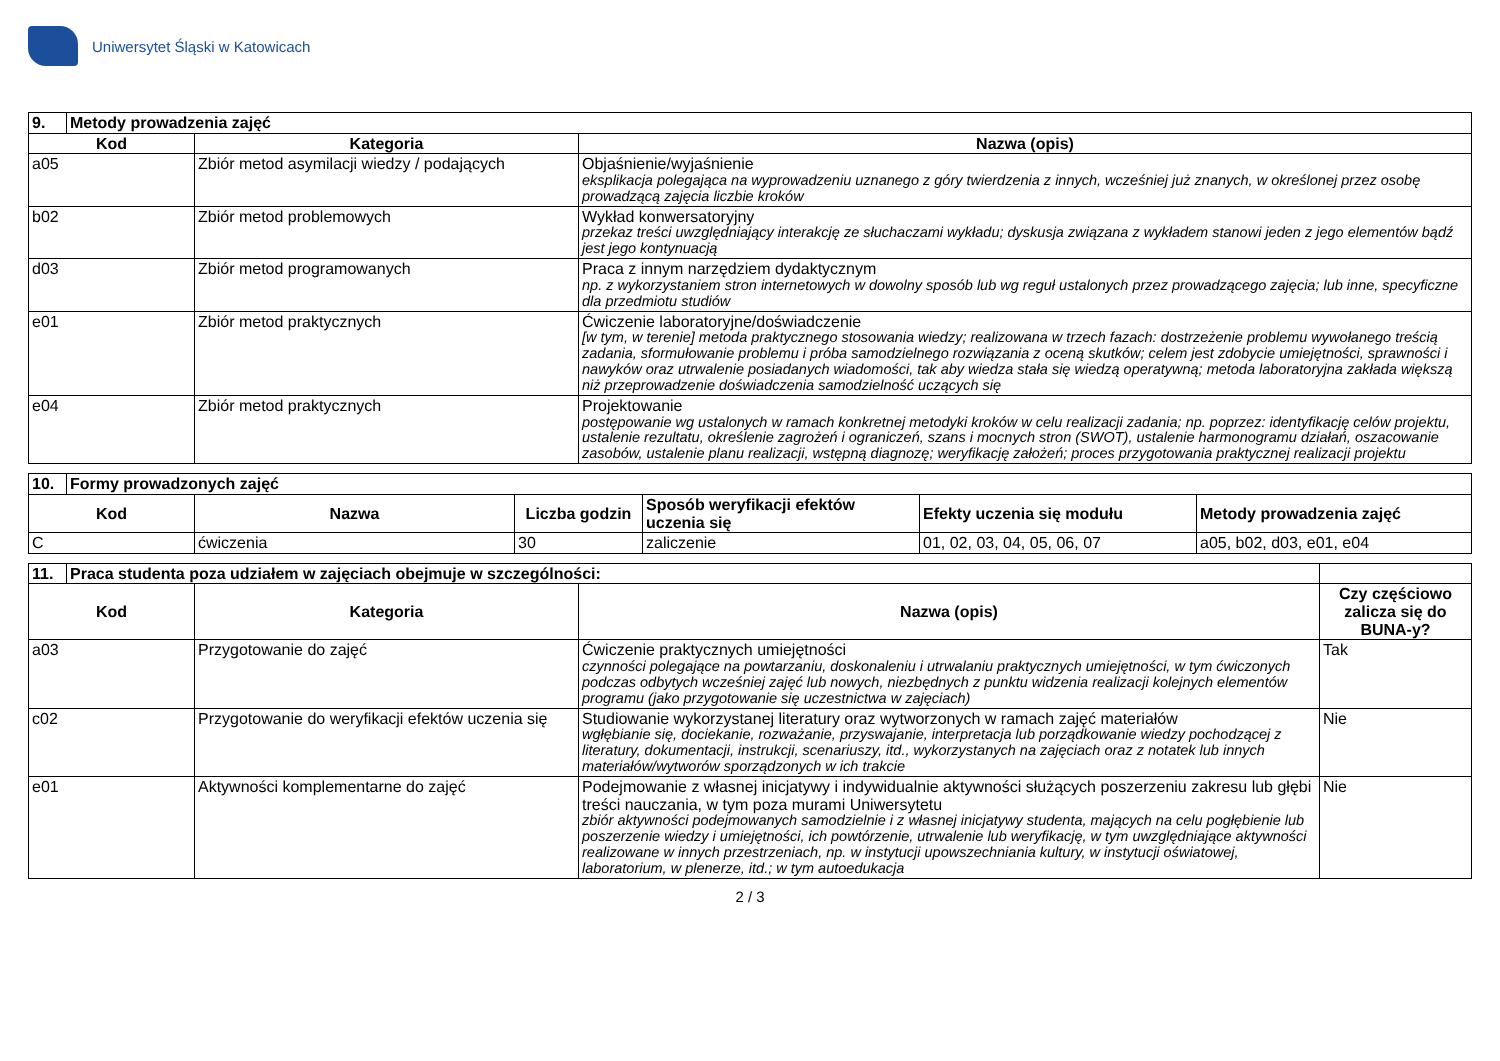Uniwersytet Śląski w Katowicach
| 9. | Metody prowadzenia zajęć | | |
| Kod | | Kategoria | Nazwa (opis) |
| a05 | | Zbiór metod asymilacji wiedzy / podających | Objaśnienie/wyjaśnienie eksplikacja polegająca na wyprowadzeniu uznanego z góry twierdzenia z innych, wcześniej już znanych, w określonej przez osobę prowadzącą zajęcia liczbie kroków |
| b02 | | Zbiór metod problemowych | Wykład konwersatoryjny przekaz treści uwzględniający interakcję ze słuchaczami wykładu; dyskusja związana z wykładem stanowi jeden z jego elementów bądź jest jego kontynuacją |
| d03 | | Zbiór metod programowanych | Praca z innym narzędziem dydaktycznym np. z wykorzystaniem stron internetowych w dowolny sposób lub wg reguł ustalonych przez prowadzącego zajęcia; lub inne, specyficzne dla przedmiotu studiów |
| e01 | | Zbiór metod praktycznych | Ćwiczenie laboratoryjne/doświadczenie [w tym, w terenie] metoda praktycznego stosowania wiedzy; realizowana w trzech fazach: dostrzeżenie problemu wywołanego treścią zadania, sformułowanie problemu i próba samodzielnego rozwiązania z oceną skutków; celem jest zdobycie umiejętności, sprawności i nawyków oraz utrwalenie posiadanych wiadomości, tak aby wiedza stała się wiedzą operatywną; metoda laboratoryjna zakłada większą niż przeprowadzenie doświadczenia samodzielność uczących się |
| e04 | | Zbiór metod praktycznych | Projektowanie postępowanie wg ustalonych w ramach konkretnej metodyki kroków w celu realizacji zadania; np. poprzez: identyfikację celów projektu, ustalenie rezultatu, określenie zagrożeń i ograniczeń, szans i mocnych stron (SWOT), ustalenie harmonogramu działań, oszacowanie zasobów, ustalenie planu realizacji, wstępną diagnozę; weryfikację założeń; proces przygotowania praktycznej realizacji projektu |
| 10. | Formy prowadzonych zajęć | | | | | |
| Kod | | Nazwa | Liczba godzin | Sposób weryfikacji efektów uczenia się | Efekty uczenia się modułu | Metody prowadzenia zajęć |
| C | | ćwiczenia | 30 | zaliczenie | 01, 02, 03, 04, 05, 06, 07 | a05, b02, d03, e01, e04 |
| 11. | Praca studenta poza udziałem w zajęciach obejmuje w szczególności: | | | |
| Kod | | Kategoria | Nazwa (opis) | Czy częściowo zalicza się do BUNA-y? |
| a03 | | Przygotowanie do zajęć | Ćwiczenie praktycznych umiejętności czynności polegające na powtarzaniu, doskonaleniu i utrwalaniu praktycznych umiejętności, w tym ćwiczonych podczas odbytych wcześniej zajęć lub nowych, niezbędnych z punktu widzenia realizacji kolejnych elementów programu (jako przygotowanie się uczestnictwa w zajęciach) | Tak |
| c02 | | Przygotowanie do weryfikacji efektów uczenia się | Studiowanie wykorzystanej literatury oraz wytworzonych w ramach zajęć materiałów wgłębianie się, dociekanie, rozważanie, przyswajanie, interpretacja lub porządkowanie wiedzy pochodzącej z literatury, dokumentacji, instrukcji, scenariuszy, itd., wykorzystanych na zajęciach oraz z notatek lub innych materiałów/wytworów sporządzonych w ich trakcie | Nie |
| e01 | | Aktywności komplementarne do zajęć | Podejmowanie z własnej inicjatywy i indywidualnie aktywności służących poszerzeniu zakresu lub głębi treści nauczania, w tym poza murami Uniwersytetu zbiór aktywności podejmowanych samodzielnie i z własnej inicjatywy studenta, mających na celu pogłębienie lub poszerzenie wiedzy i umiejętności, ich powtórzenie, utrwalenie lub weryfikację, w tym uwzględniające aktywności realizowane w innych przestrzeniach, np. w instytucji upowszechniania kultury, w instytucji oświatowej, laboratorium, w plenerze, itd.; w tym autoedukacja | Nie |
2 / 3